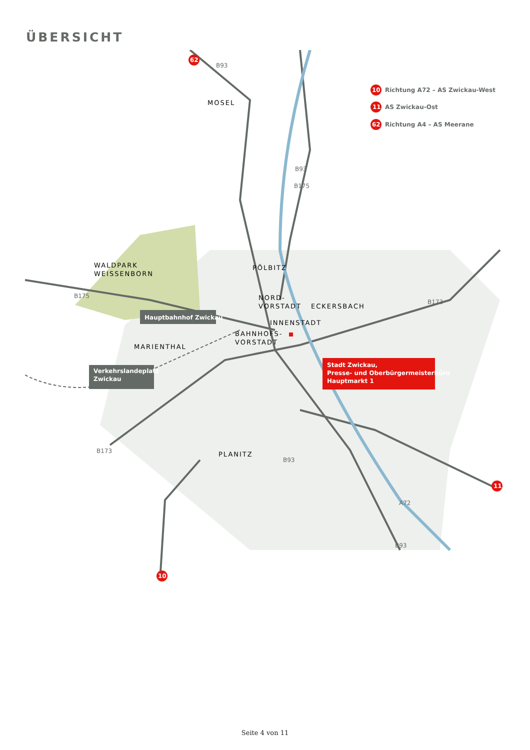ÜBERSICHT
MOSEL
WALDPARK
WEISSENBORN
PÖLBITZ
NORD-
VORSTADT
ECKERSBACH
INNENSTADT
BAHNHOFS-
VORSTADT
MARIENTHAL
PLANITZ
B93
B93
B175
B175
B173
B173
B93
B93
A72
Hauptbahnhof Zwickau
Verkehrslandeplatz
Zwickau
Stadt Zwickau,
Presse- und Oberbürgermeisterbüro
Hauptmarkt 1
62
10
11
10
Richtung A72 – AS Zwickau-West
11
AS Zwickau-Ost
62
Richtung A4 – AS Meerane
Seite 4 von 11